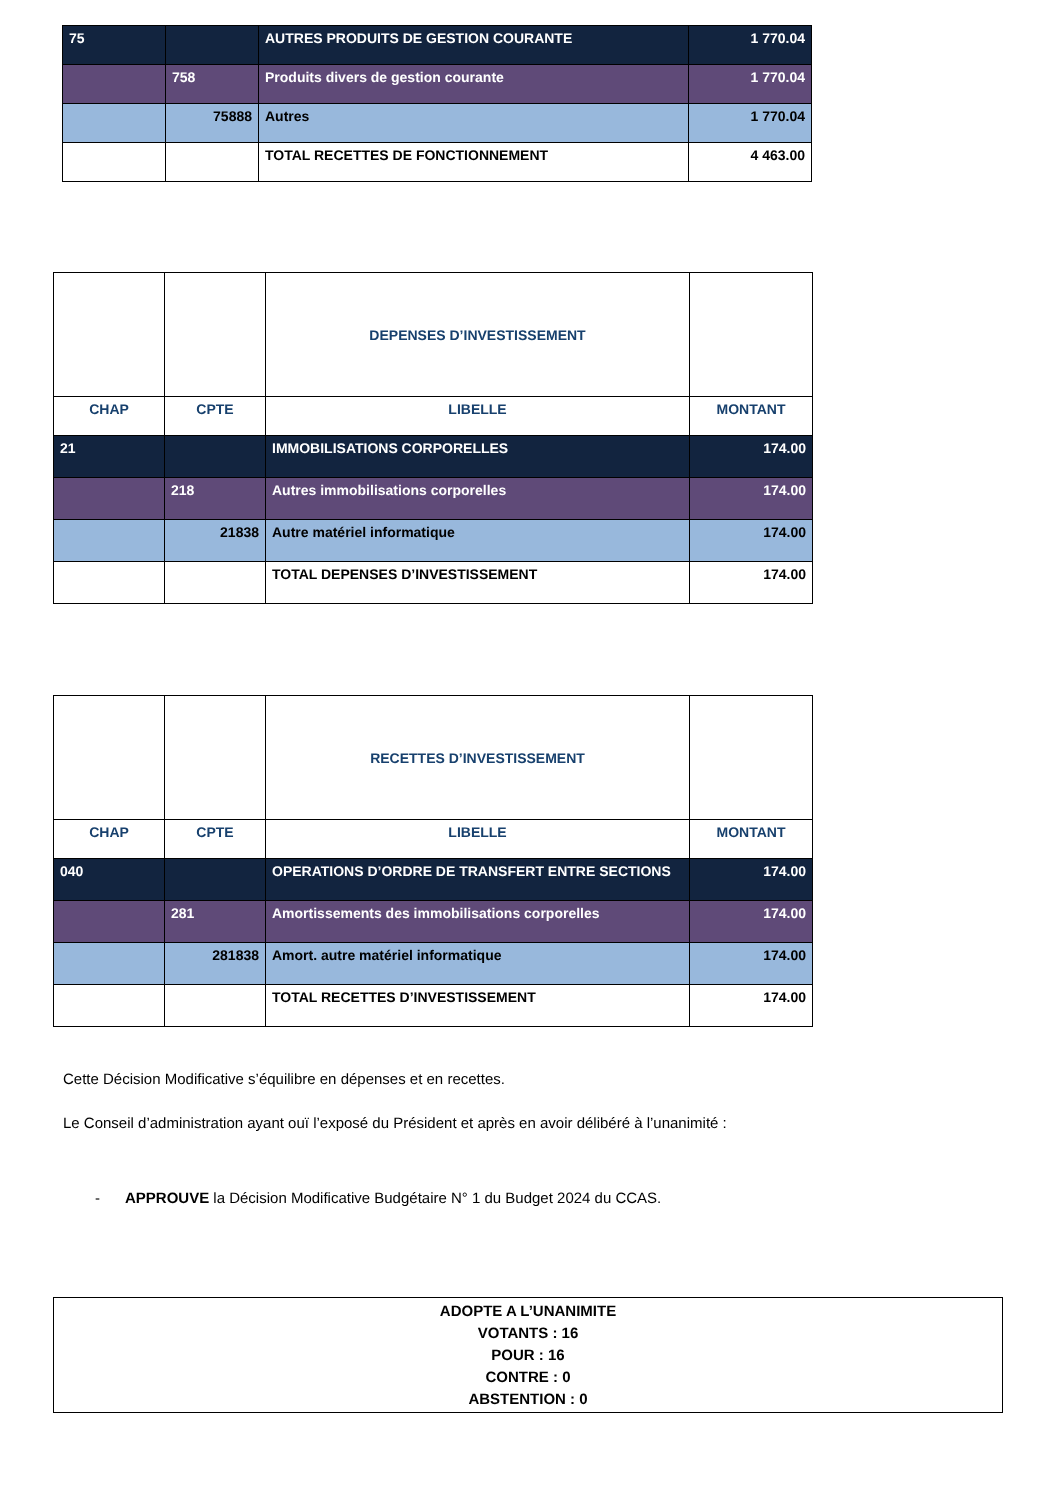| 75 | | AUTRES PRODUITS DE GESTION COURANTE | 1 770.04 |
| | 758 | Produits divers de gestion courante | 1 770.04 |
| | 75888 | Autres | 1 770.04 |
| | | TOTAL RECETTES DE FONCTIONNEMENT | 4 463.00 |
| | | DEPENSES D’INVESTISSEMENT | |
| --- | --- | --- | --- |
| CHAP | CPTE | LIBELLE | MONTANT |
| 21 | | IMMOBILISATIONS CORPORELLES | 174.00 |
| | 218 | Autres immobilisations corporelles | 174.00 |
| | 21838 | Autre matériel informatique | 174.00 |
| | | TOTAL DEPENSES D’INVESTISSEMENT | 174.00 |
| | | RECETTES D’INVESTISSEMENT | |
| --- | --- | --- | --- |
| CHAP | CPTE | LIBELLE | MONTANT |
| 040 | | OPERATIONS D’ORDRE DE TRANSFERT ENTRE SECTIONS | 174.00 |
| | 281 | Amortissements des immobilisations corporelles | 174.00 |
| | 281838 | Amort. autre matériel informatique | 174.00 |
| | | TOTAL RECETTES D’INVESTISSEMENT | 174.00 |
Cette Décision Modificative s’équilibre en dépenses et en recettes.
Le Conseil d’administration ayant ouï l’exposé du Président et après en avoir délibéré à l’unanimité :
- APPROUVE la Décision Modificative Budgétaire N° 1 du Budget 2024 du CCAS.
ADOPTE A L’UNANIMITE
VOTANTS : 16
POUR : 16
CONTRE : 0
ABSTENTION : 0